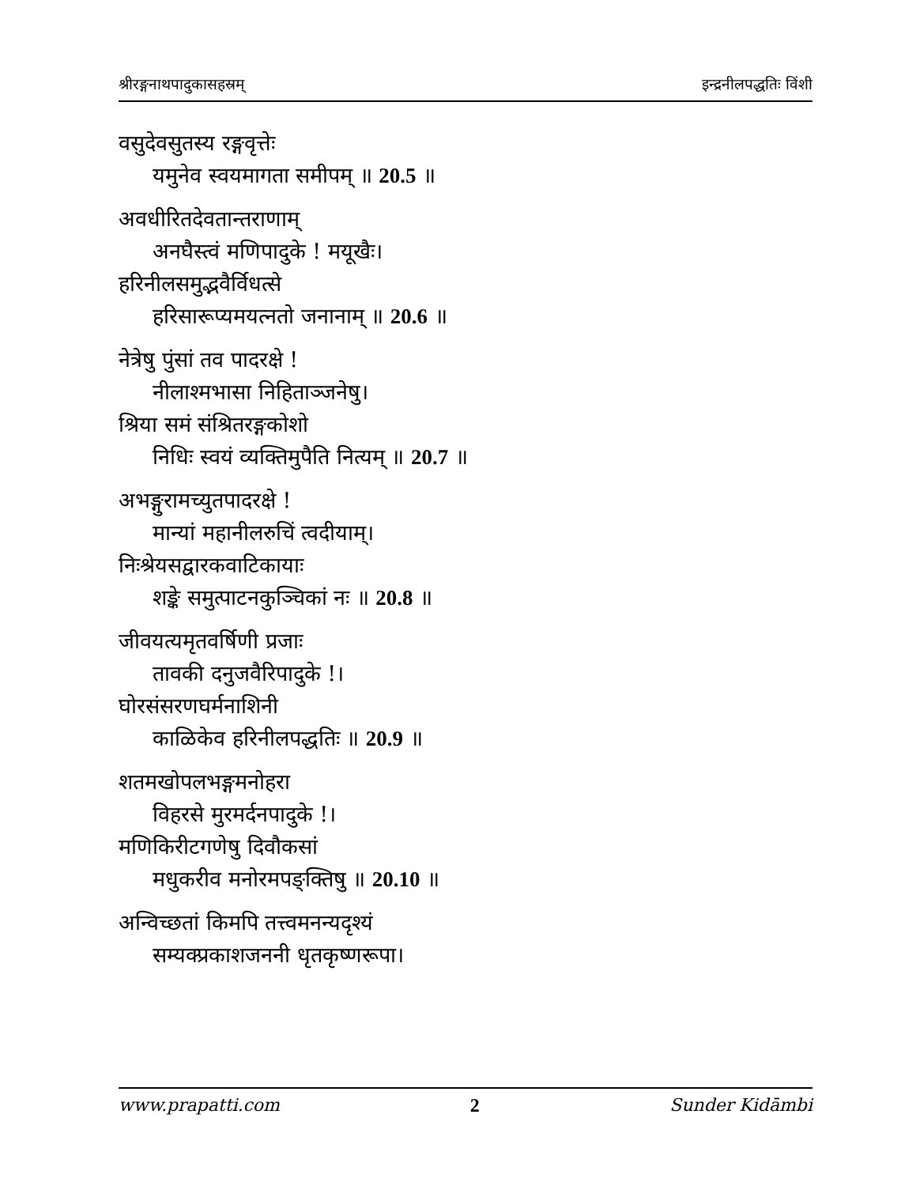श्रीरङ्गनाथपादुकासहस्रम् इन्द्रनीलपद्धतिः विंशी
वसुदेवसुतस्य रङ्गवृत्तेः
यमुनेव स्वयमागता समीपम् ॥ 20.5 ॥
अवधीरितदेवतान्तराणाम्
अनघैस्त्वं मणिपादुके ! मयूखैः।
हरिनीलसमुद्भवैर्विधत्से
हरिसारूप्यमयत्नतो जनानाम् ॥ 20.6 ॥
नेत्रेषु पुंसां तव पादरक्षे !
नीलाश्मभासा निहिताञ्जनेषु।
श्रिया समं संश्रितरङ्गकोशो
निधिः स्वयं व्यक्तिमुपैति नित्यम् ॥ 20.7 ॥
अभङ्गुरामच्युतपादरक्षे !
मान्यां महानीलरुचिं त्वदीयाम्।
निःश्रेयसद्वारकवाटिकायाः
शङ्के समुत्पाटनकुञ्चिकां नः ॥ 20.8 ॥
जीवयत्यमृतवर्षिणी प्रजाः
तावकी दनुजवैरिपादुके !।
घोरसंसरणघर्मनाशिनी
काळिकेव हरिनीलपद्धतिः ॥ 20.9 ॥
शतमखोपलभङ्गमनोहरा
विहरसे मुरमर्दनपादुके !।
मणिकिरीटगणेषु दिवौकसां
मधुकरीव मनोरमपङ्क्तिषु ॥ 20.10 ॥
अन्विच्छतां किमपि तत्त्वमनन्यदृश्यं
सम्यक्प्रकाशजननी धृतकृष्णरूपा।
www.prapatti.com 2 Sunder Kidāmbi